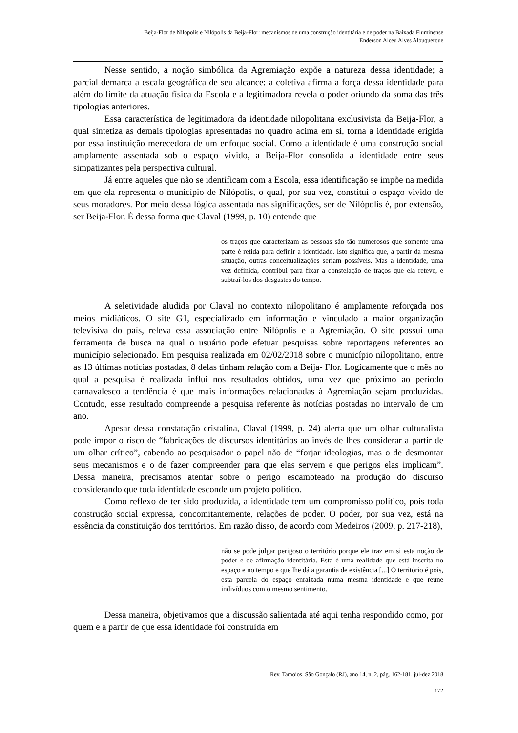Beija-Flor de Nilópolis e Nilópolis da Beija-Flor: mecanismos de uma construção identitária e de poder na Baixada Fluminense
Enderson Alceu Alves Albuquerque
Nesse sentido, a noção simbólica da Agremiação expõe a natureza dessa identidade; a parcial demarca a escala geográfica de seu alcance; a coletiva afirma a força dessa identidade para além do limite da atuação física da Escola e a legitimadora revela o poder oriundo da soma das três tipologias anteriores.
Essa característica de legitimadora da identidade nilopolitana exclusivista da Beija-Flor, a qual sintetiza as demais tipologias apresentadas no quadro acima em si, torna a identidade erigida por essa instituição merecedora de um enfoque social. Como a identidade é uma construção social amplamente assentada sob o espaço vivido, a Beija-Flor consolida a identidade entre seus simpatizantes pela perspectiva cultural.
Já entre aqueles que não se identificam com a Escola, essa identificação se impõe na medida em que ela representa o município de Nilópolis, o qual, por sua vez, constitui o espaço vivido de seus moradores. Por meio dessa lógica assentada nas significações, ser de Nilópolis é, por extensão, ser Beija-Flor. É dessa forma que Claval (1999, p. 10) entende que
os traços que caracterizam as pessoas são tão numerosos que somente uma parte é retida para definir a identidade. Isto significa que, a partir da mesma situação, outras conceitualizações seriam possíveis. Mas a identidade, uma vez definida, contribui para fixar a constelação de traços que ela reteve, e subtraí-los dos desgastes do tempo.
A seletividade aludida por Claval no contexto nilopolitano é amplamente reforçada nos meios midiáticos. O site G1, especializado em informação e vinculado a maior organização televisiva do país, releva essa associação entre Nilópolis e a Agremiação. O site possui uma ferramenta de busca na qual o usuário pode efetuar pesquisas sobre reportagens referentes ao município selecionado. Em pesquisa realizada em 02/02/2018 sobre o município nilopolitano, entre as 13 últimas notícias postadas, 8 delas tinham relação com a Beija- Flor. Logicamente que o mês no qual a pesquisa é realizada influi nos resultados obtidos, uma vez que próximo ao período carnavalesco a tendência é que mais informações relacionadas à Agremiação sejam produzidas. Contudo, esse resultado compreende a pesquisa referente às notícias postadas no intervalo de um ano.
Apesar dessa constatação cristalina, Claval (1999, p. 24) alerta que um olhar culturalista pode impor o risco de “fabricações de discursos identitários ao invés de lhes considerar a partir de um olhar crítico”, cabendo ao pesquisador o papel não de “forjar ideologias, mas o de desmontar seus mecanismos e o de fazer compreender para que elas servem e que perigos elas implicam”. Dessa maneira, precisamos atentar sobre o perigo escamoteado na produção do discurso considerando que toda identidade esconde um projeto político.
Como reflexo de ter sido produzida, a identidade tem um compromisso político, pois toda construção social expressa, concomitantemente, relações de poder. O poder, por sua vez, está na essência da constituição dos territórios. Em razão disso, de acordo com Medeiros (2009, p. 217-218),
não se pode julgar perigoso o território porque ele traz em si esta noção de poder e de afirmação identitária. Esta é uma realidade que está inscrita no espaço e no tempo e que lhe dá a garantia de existência [...] O território é pois, esta parcela do espaço enraizada numa mesma identidade e que reúne indivíduos com o mesmo sentimento.
Dessa maneira, objetivamos que a discussão salientada até aqui tenha respondido como, por quem e a partir de que essa identidade foi construída em
Rev. Tamoios, São Gonçalo (RJ), ano 14, n. 2, pág. 162-181, jul-dez 2018
172